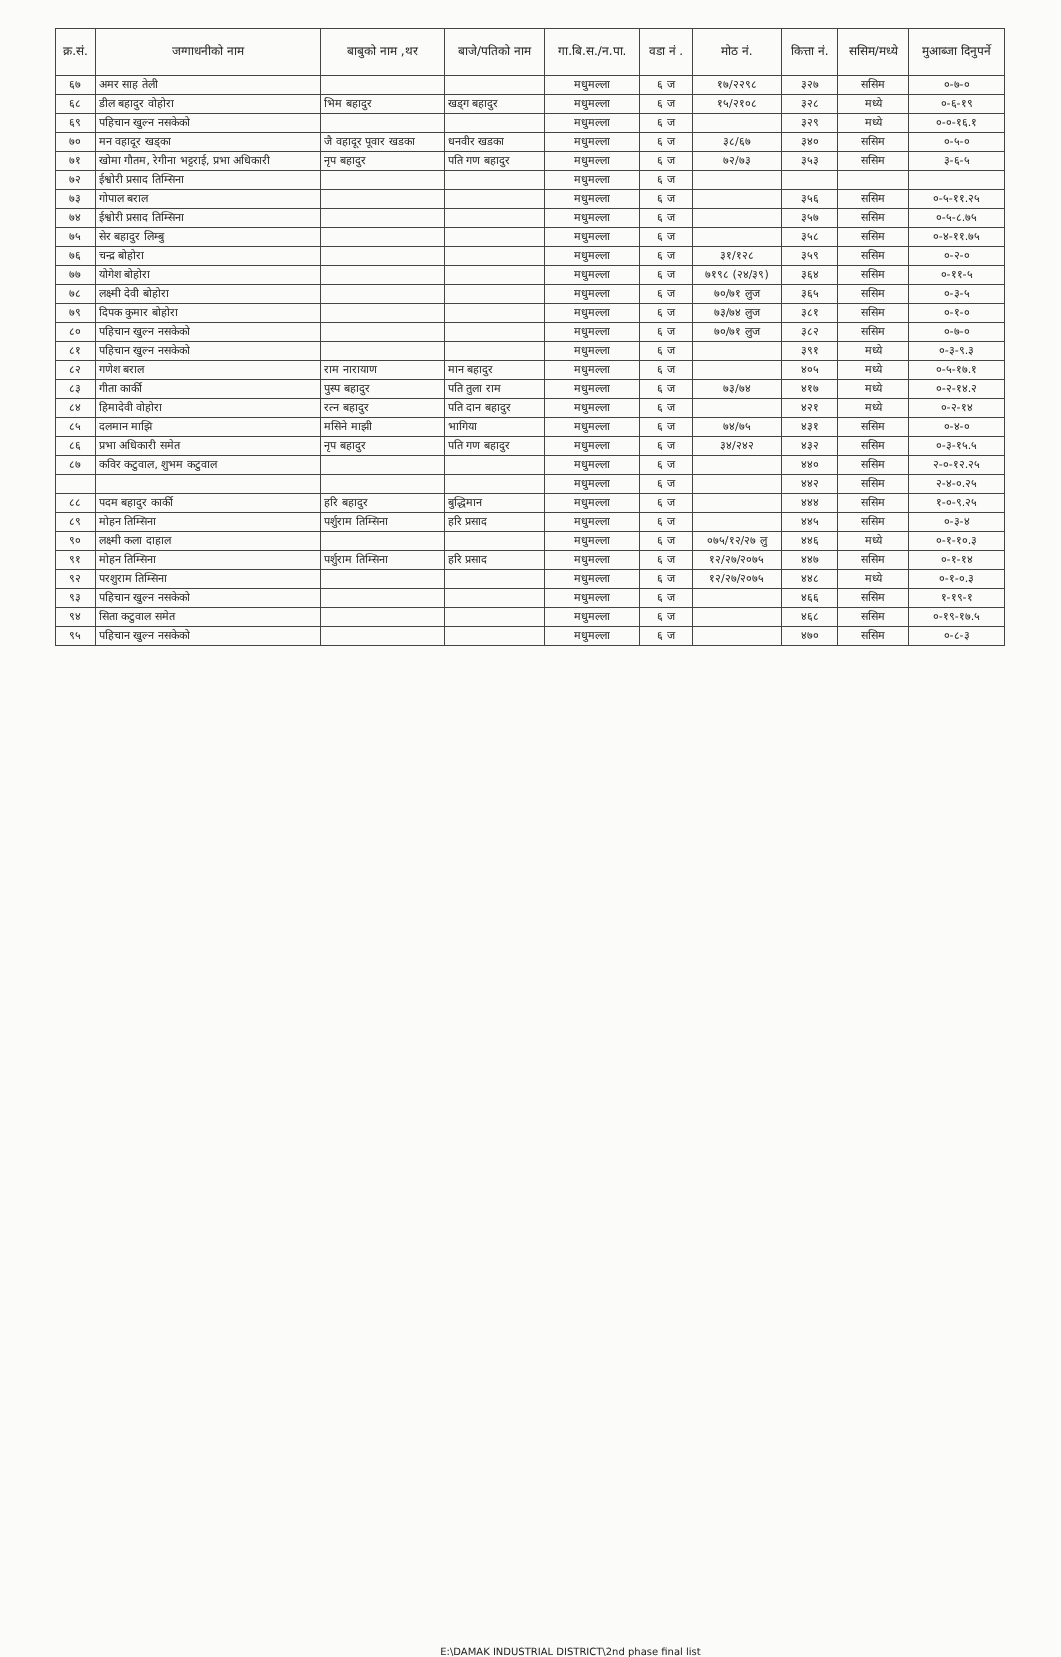| क्र.सं. | जग्गाधनीको नाम | बाबुको नाम ,थर | बाजे/पतिको नाम | गा.बि.स./न.पा. | वडा नं . | मोठ नं. | कित्ता नं. | ससिम/मध्ये | मुआब्जा दिनुपर्ने |
| --- | --- | --- | --- | --- | --- | --- | --- | --- | --- |
| ६७ | अमर साह तेली | | | मधुमल्ला | ६ ज | १७/२२९८ | ३२७ | ससिम | ०-७-० |
| ६८ | डील बहादुर वोहोरा | भिम बहादुर | खड्ग बहादुर | मधुमल्ला | ६ ज | १५/२१०८ | ३२८ | मध्ये | ०-६-१९ |
| ६९ | पहिचान खुल्न नसकेको | | | मधुमल्ला | ६ ज | | ३२९ | मध्ये | ०-०-१६.१ |
| ७० | मन वहादूर खड्का | जै वहादूर पूवार खडका | धनवीर खडका | मधुमल्ला | ६ ज | ३८/६७ | ३४० | ससिम | ०-५-० |
| ७१ | खोमा गौतम, रेगीना भट्टराई, प्रभा अधिकारी | नृप बहादुर | पति गण बहादुर | मधुमल्ला | ६ ज | ७२/७३ | ३५३ | ससिम | ३-६-५ |
| ७२ | ईश्वोरी प्रसाद तिम्सिना | | | मधुमल्ला | ६ ज | | | | |
| ७३ | गोपाल बराल | | | मधुमल्ला | ६ ज | | ३५६ | ससिम | ०-५-११.२५ |
| ७४ | ईश्वोरी प्रसाद तिम्सिना | | | मधुमल्ला | ६ ज | | ३५७ | ससिम | ०-५-८.७५ |
| ७५ | सेर बहादुर लिम्बु | | | मधुमल्ला | ६ ज | | ३५८ | ससिम | ०-४-११.७५ |
| ७६ | चन्द्र बोहोरा | | | मधुमल्ला | ६ ज | ३१/१२८ | ३५९ | ससिम | ०-२-० |
| ७७ | योगेश बोहोरा | | | मधुमल्ला | ६ ज | ७१९८ (२४/३९) | ३६४ | ससिम | ०-११-५ |
| ७८ | लक्ष्मी देवी बोहोरा | | | मधुमल्ला | ६ ज | ७०/७१ लुज | ३६५ | ससिम | ०-३-५ |
| ७९ | दिपक कुमार बोहोरा | | | मधुमल्ला | ६ ज | ७३/७४ लुज | ३८१ | ससिम | ०-१-० |
| ८० | पहिचान खुल्न नसकेको | | | मधुमल्ला | ६ ज | ७०/७१ लुज | ३८२ | ससिम | ०-७-० |
| ८१ | पहिचान खुल्न नसकेको | | | मधुमल्ला | ६ ज | | ३९१ | मध्ये | ०-३-९.३ |
| ८२ | गणेश बराल | राम नारायाण | मान बहादुर | मधुमल्ला | ६ ज | | ४०५ | मध्ये | ०-५-१७.१ |
| ८३ | गीता कार्की | पुस्प बहादुर | पति तुला राम | मधुमल्ला | ६ ज | ७३/७४ | ४१७ | मध्ये | ०-२-१४.२ |
| ८४ | हिमादेवी वोहोरा | रत्न बहादुर | पति दान बहादुर | मधुमल्ला | ६ ज | | ४२१ | मध्ये | ०-२-१४ |
| ८५ | दलमान माझि | मसिने माझी | भागिया | मधुमल्ला | ६ ज | ७४/७५ | ४३१ | ससिम | ०-४-० |
| ८६ | प्रभा अधिकारी समेत | नृप बहादुर | पति गण बहादुर | मधुमल्ला | ६ ज | ३४/२४२ | ४३२ | ससिम | ०-३-१५.५ |
| ८७ | कविर कटुवाल, शुभम कटुवाल | | | मधुमल्ला | ६ ज | | ४४० | ससिम | २-०-१२.२५ |
| | | | | मधुमल्ला | ६ ज | | ४४२ | ससिम | २-४-०.२५ |
| ८८ | पदम बहादुर कार्की | हरि बहादुर | बुद्धिमान | मधुमल्ला | ६ ज | | ४४४ | ससिम | १-०-९.२५ |
| ८९ | मोहन तिम्सिना | पर्शुराम तिम्सिना | हरि प्रसाद | मधुमल्ला | ६ ज | | ४४५ | ससिम | ०-३-४ |
| ९० | लक्ष्मी कला दाहाल | | | मधुमल्ला | ६ ज | ०७५/१२/२७ लु | ४४६ | मध्ये | ०-१-१०.३ |
| ९१ | मोहन तिम्सिना | पर्शुराम तिम्सिना | हरि प्रसाद | मधुमल्ला | ६ ज | १२/२७/२०७५ | ४४७ | ससिम | ०-१-१४ |
| ९२ | परशुराम तिम्सिना | | | मधुमल्ला | ६ ज | १२/२७/२०७५ | ४४८ | मध्ये | ०-१-०.३ |
| ९३ | पहिचान खुल्न नसकेको | | | मधुमल्ला | ६ ज | | ४६६ | ससिम | १-१९-१ |
| ९४ | सिता कटुवाल समेत | | | मधुमल्ला | ६ ज | | ४६८ | ससिम | ०-१९-१७.५ |
| ९५ | पहिचान खुल्न नसकेको | | | मधुमल्ला | ६ ज | | ४७० | ससिम | ०-८-३ |
E:\DAMAK INDUSTRIAL DISTRICT\2nd phase final list